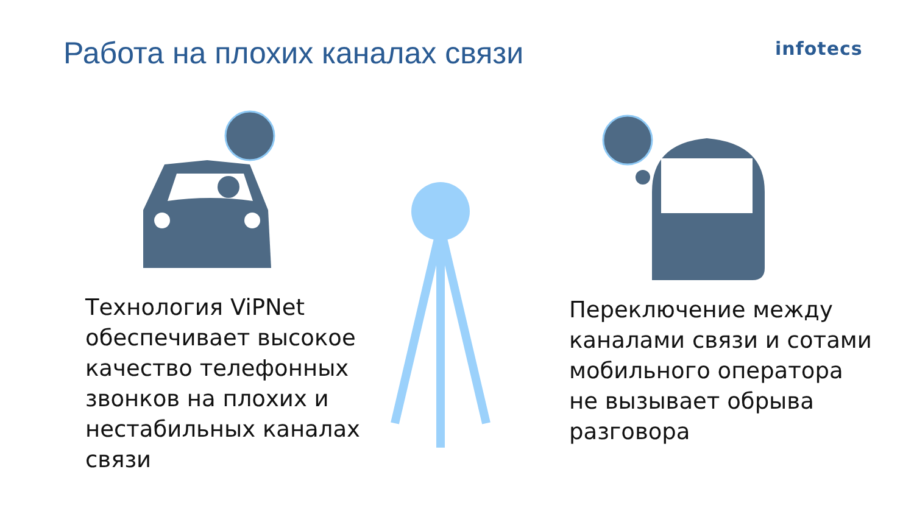Работа на плохих каналах связи infotecs
Технология ViPNet обеспечивает высокое качество телефонных звонков на плохих и нестабильных каналах связи
Переключение между каналами связи и сотами мобильного оператора не вызывает обрыва разговора